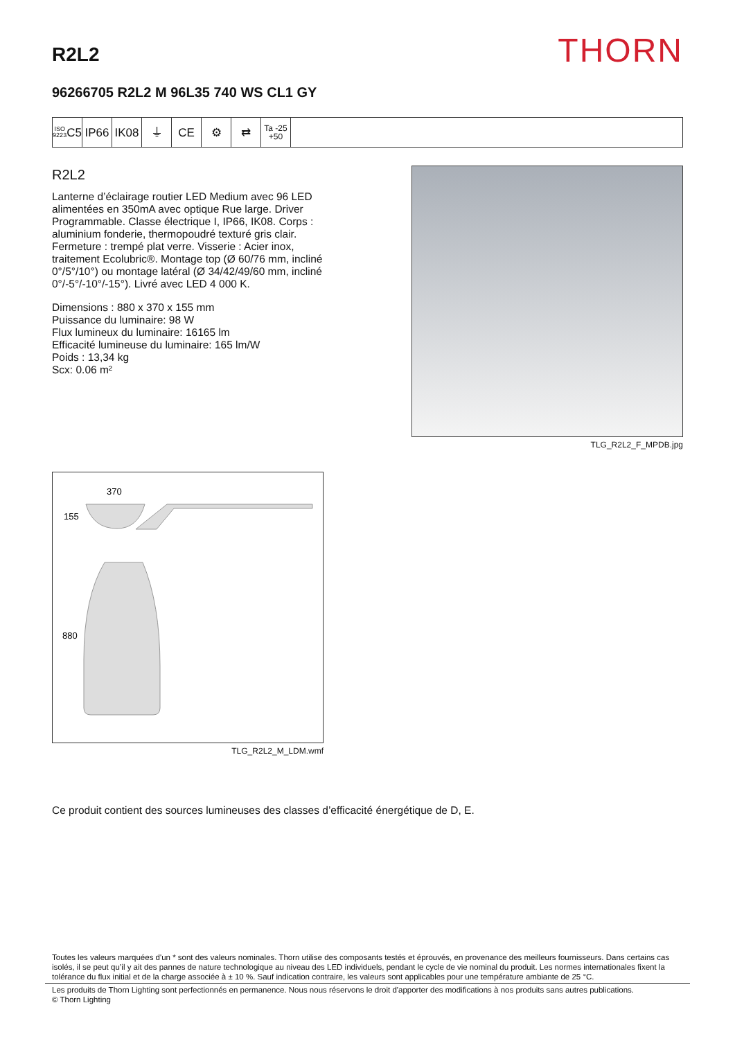R2L2
THORN
96266705 R2L2 M 96L35 740 WS CL1 GY
ISO 9223
C5
IP66 IK08 ⏚ CE ⚙ ⇄
Ta -25
+50
R2L2
Lanterne d’éclairage routier LED Medium avec 96 LED alimentées en 350mA avec optique Rue large. Driver Programmable. Classe électrique I, IP66, IK08. Corps : aluminium fonderie, thermopoudré texturé gris clair. Fermeture : trempé plat verre. Visserie : Acier inox, traitement Ecolubric®. Montage top (Ø 60/76 mm, incliné 0°/5°/10°) ou montage latéral (Ø 34/42/49/60 mm, incliné 0°/-5°/-10°/-15°). Livré avec LED 4 000 K.
Dimensions : 880 x 370 x 155 mm
Puissance du luminaire: 98 W
Flux lumineux du luminaire: 16165 lm
Efficacité lumineuse du luminaire: 165 lm/W
Poids : 13,34 kg
Scx: 0.06 m²
TLG_R2L2_F_MPDB.jpg
370
155
880
TLG_R2L2_M_LDM.wmf
Ce produit contient des sources lumineuses des classes d’efficacité énergétique de D, E.
Toutes les valeurs marquées d'un * sont des valeurs nominales. Thorn utilise des composants testés et éprouvés, en provenance des meilleurs fournisseurs. Dans certains cas isolés, il se peut qu’il y ait des pannes de nature technologique au niveau des LED individuels, pendant le cycle de vie nominal du produit. Les normes internationales fixent la tolérance du flux initial et de la charge associée à ± 10 %. Sauf indication contraire, les valeurs sont applicables pour une température ambiante de 25 °C.
Les produits de Thorn Lighting sont perfectionnés en permanence. Nous nous réservons le droit d'apporter des modifications à nos produits sans autres publications.
© Thorn Lighting